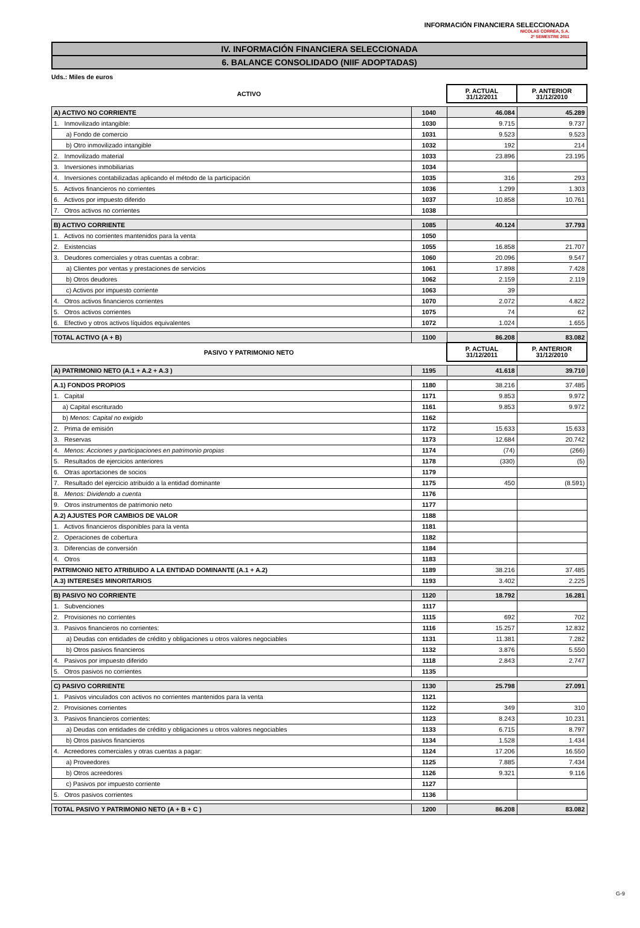INFORMACIÓN FINANCIERA SELECCIONADA
NICOLAS CORREA, S.A.
2º SEMESTRE 2011
IV. INFORMACIÓN FINANCIERA SELECCIONADA
6. BALANCE CONSOLIDADO (NIIF ADOPTADAS)
Uds.: Miles de euros
| ACTIVO | | P. ACTUAL 31/12/2011 | P. ANTERIOR 31/12/2010 |
| A) ACTIVO NO CORRIENTE | 1040 | 46.084 | 45.289 |
| 1. Inmovilizado intangible: | 1030 | 9.715 | 9.737 |
| a) Fondo de comercio | 1031 | 9.523 | 9.523 |
| b) Otro inmovilizado intangible | 1032 | 192 | 214 |
| 2. Inmovilizado material | 1033 | 23.896 | 23.195 |
| 3. Inversiones inmobiliarias | 1034 | | |
| 4. Inversiones contabilizadas aplicando el método de la participación | 1035 | 316 | 293 |
| 5. Activos financieros no corrientes | 1036 | 1.299 | 1.303 |
| 6. Activos por impuesto diferido | 1037 | 10.858 | 10.761 |
| 7. Otros activos no corrientes | 1038 | | |
| B) ACTIVO CORRIENTE | 1085 | 40.124 | 37.793 |
| 1. Activos no corrientes mantenidos para la venta | 1050 | | |
| 2. Existencias | 1055 | 16.858 | 21.707 |
| 3. Deudores comerciales y otras cuentas a cobrar: | 1060 | 20.096 | 9.547 |
| a) Clientes por ventas y prestaciones de servicios | 1061 | 17.898 | 7.428 |
| b) Otros deudores | 1062 | 2.159 | 2.119 |
| c) Activos por impuesto corriente | 1063 | 39 | |
| 4. Otros activos financieros corrientes | 1070 | 2.072 | 4.822 |
| 5. Otros activos corrientes | 1075 | 74 | 62 |
| 6. Efectivo y otros activos líquidos equivalentes | 1072 | 1.024 | 1.655 |
| TOTAL ACTIVO (A + B) | 1100 | 86.208 | 83.082 |
| PASIVO Y PATRIMONIO NETO | | P. ACTUAL 31/12/2011 | P. ANTERIOR 31/12/2010 |
| A) PATRIMONIO NETO (A.1 + A.2 + A.3 ) | 1195 | 41.618 | 39.710 |
| A.1) FONDOS PROPIOS | 1180 | 38.216 | 37.485 |
| 1. Capital | 1171 | 9.853 | 9.972 |
| a) Capital escriturado | 1161 | 9.853 | 9.972 |
| b) Menos: Capital no exigido | 1162 | | |
| 2. Prima de emisión | 1172 | 15.633 | 15.633 |
| 3. Reservas | 1173 | 12.684 | 20.742 |
| 4. Menos: Acciones y participaciones en patrimonio propias | 1174 | (74) | (266) |
| 5. Resultados de ejercicios anteriores | 1178 | (330) | (5) |
| 6. Otras aportaciones de socios | 1179 | | |
| 7. Resultado del ejercicio atribuido a la entidad dominante | 1175 | 450 | (8.591) |
| 8. Menos: Dividendo a cuenta | 1176 | | |
| 9. Otros instrumentos de patrimonio neto | 1177 | | |
| A.2) AJUSTES POR CAMBIOS DE VALOR | 1188 | | |
| 1. Activos financieros disponibles para la venta | 1181 | | |
| 2. Operaciones de cobertura | 1182 | | |
| 3. Diferencias de conversión | 1184 | | |
| 4. Otros | 1183 | | |
| PATRIMONIO NETO ATRIBUIDO A LA ENTIDAD DOMINANTE (A.1 + A.2) | 1189 | 38.216 | 37.485 |
| A.3) INTERESES MINORITARIOS | 1193 | 3.402 | 2.225 |
| B) PASIVO NO CORRIENTE | 1120 | 18.792 | 16.281 |
| 1. Subvenciones | 1117 | | |
| 2. Provisiones no corrientes | 1115 | 692 | 702 |
| 3. Pasivos financieros no corrientes: | 1116 | 15.257 | 12.832 |
| a) Deudas con entidades de crédito y obligaciones u otros valores negociables | 1131 | 11.381 | 7.282 |
| b) Otros pasivos financieros | 1132 | 3.876 | 5.550 |
| 4. Pasivos por impuesto diferido | 1118 | 2.843 | 2.747 |
| 5. Otros pasivos no corrientes | 1135 | | |
| C) PASIVO CORRIENTE | 1130 | 25.798 | 27.091 |
| 1. Pasivos vinculados con activos no corrientes mantenidos para la venta | 1121 | | |
| 2. Provisiones corrientes | 1122 | 349 | 310 |
| 3. Pasivos financieros corrientes: | 1123 | 8.243 | 10.231 |
| a) Deudas con entidades de crédito y obligaciones u otros valores negociables | 1133 | 6.715 | 8.797 |
| b) Otros pasivos financieros | 1134 | 1.528 | 1.434 |
| 4. Acreedores comerciales y otras cuentas a pagar: | 1124 | 17.206 | 16.550 |
| a) Proveedores | 1125 | 7.885 | 7.434 |
| b) Otros acreedores | 1126 | 9.321 | 9.116 |
| c) Pasivos por impuesto corriente | 1127 | | |
| 5. Otros pasivos corrientes | 1136 | | |
| TOTAL PASIVO Y PATRIMONIO NETO (A + B + C ) | 1200 | 86.208 | 83.082 |
G-9